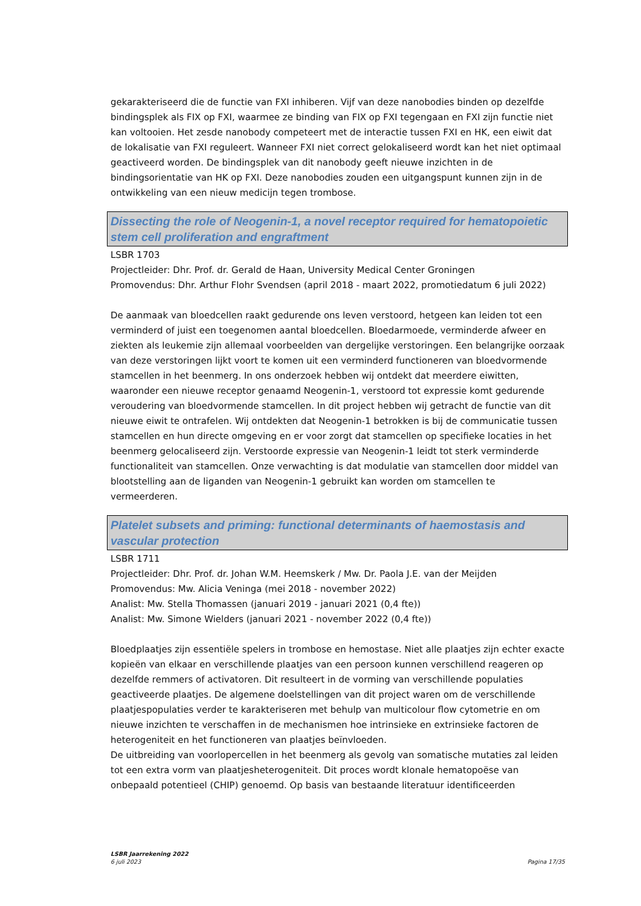gekarakteriseerd die de functie van FXI inhiberen. Vijf van deze nanobodies binden op dezelfde bindingsplek als FIX op FXI, waarmee ze binding van FIX op FXI tegengaan en FXI zijn functie niet kan voltooien. Het zesde nanobody competeert met de interactie tussen FXI en HK, een eiwit dat de lokalisatie van FXI reguleert. Wanneer FXI niet correct gelokaliseerd wordt kan het niet optimaal geactiveerd worden. De bindingsplek van dit nanobody geeft nieuwe inzichten in de bindingsorientatie van HK op FXI. Deze nanobodies zouden een uitgangspunt kunnen zijn in de ontwikkeling van een nieuw medicijn tegen trombose.
Dissecting the role of Neogenin-1, a novel receptor required for hematopoietic stem cell proliferation and engraftment
LSBR 1703
Projectleider: Dhr. Prof. dr. Gerald de Haan, University Medical Center Groningen
Promovendus: Dhr. Arthur Flohr Svendsen (april 2018 - maart 2022, promotiedatum 6 juli 2022)
De aanmaak van bloedcellen raakt gedurende ons leven verstoord, hetgeen kan leiden tot een verminderd of juist een toegenomen aantal bloedcellen. Bloedarmoede, verminderde afweer en ziekten als leukemie zijn allemaal voorbeelden van dergelijke verstoringen. Een belangrijke oorzaak van deze verstoringen lijkt voort te komen uit een verminderd functioneren van bloedvormende stamcellen in het beenmerg. In ons onderzoek hebben wij ontdekt dat meerdere eiwitten, waaronder een nieuwe receptor genaamd Neogenin-1, verstoord tot expressie komt gedurende veroudering van bloedvormende stamcellen. In dit project hebben wij getracht de functie van dit nieuwe eiwit te ontrafelen. Wij ontdekten dat Neogenin-1 betrokken is bij de communicatie tussen stamcellen en hun directe omgeving en er voor zorgt dat stamcellen op specifieke locaties in het beenmerg gelocaliseerd zijn. Verstoorde expressie van Neogenin-1 leidt tot sterk verminderde functionaliteit van stamcellen. Onze verwachting is dat modulatie van stamcellen door middel van blootstelling aan de liganden van Neogenin-1 gebruikt kan worden om stamcellen te vermeerderen.
Platelet subsets and priming: functional determinants of haemostasis and vascular protection
LSBR 1711
Projectleider: Dhr. Prof. dr. Johan W.M. Heemskerk / Mw. Dr. Paola J.E. van der Meijden
Promovendus: Mw. Alicia Veninga (mei 2018 - november 2022)
Analist: Mw. Stella Thomassen (januari 2019 - januari 2021 (0,4 fte))
Analist: Mw. Simone Wielders (januari 2021 - november 2022 (0,4 fte))
Bloedplaatjes zijn essentiële spelers in trombose en hemostase. Niet alle plaatjes zijn echter exacte kopieën van elkaar en verschillende plaatjes van een persoon kunnen verschillend reageren op dezelfde remmers of activatoren. Dit resulteert in de vorming van verschillende populaties geactiveerde plaatjes. De algemene doelstellingen van dit project waren om de verschillende plaatjespopulaties verder te karakteriseren met behulp van multicolour flow cytometrie en om nieuwe inzichten te verschaffen in de mechanismen hoe intrinsieke en extrinsieke factoren de heterogeniteit en het functioneren van plaatjes beïnvloeden.
De uitbreiding van voorlopercellen in het beenmerg als gevolg van somatische mutaties zal leiden tot een extra vorm van plaatjesheterogeniteit. Dit proces wordt klonale hematopoëse van onbepaald potentieel (CHIP) genoemd. Op basis van bestaande literatuur identificeerden
LSBR Jaarrekening 2022
6 juli 2023
Pagina 17/35